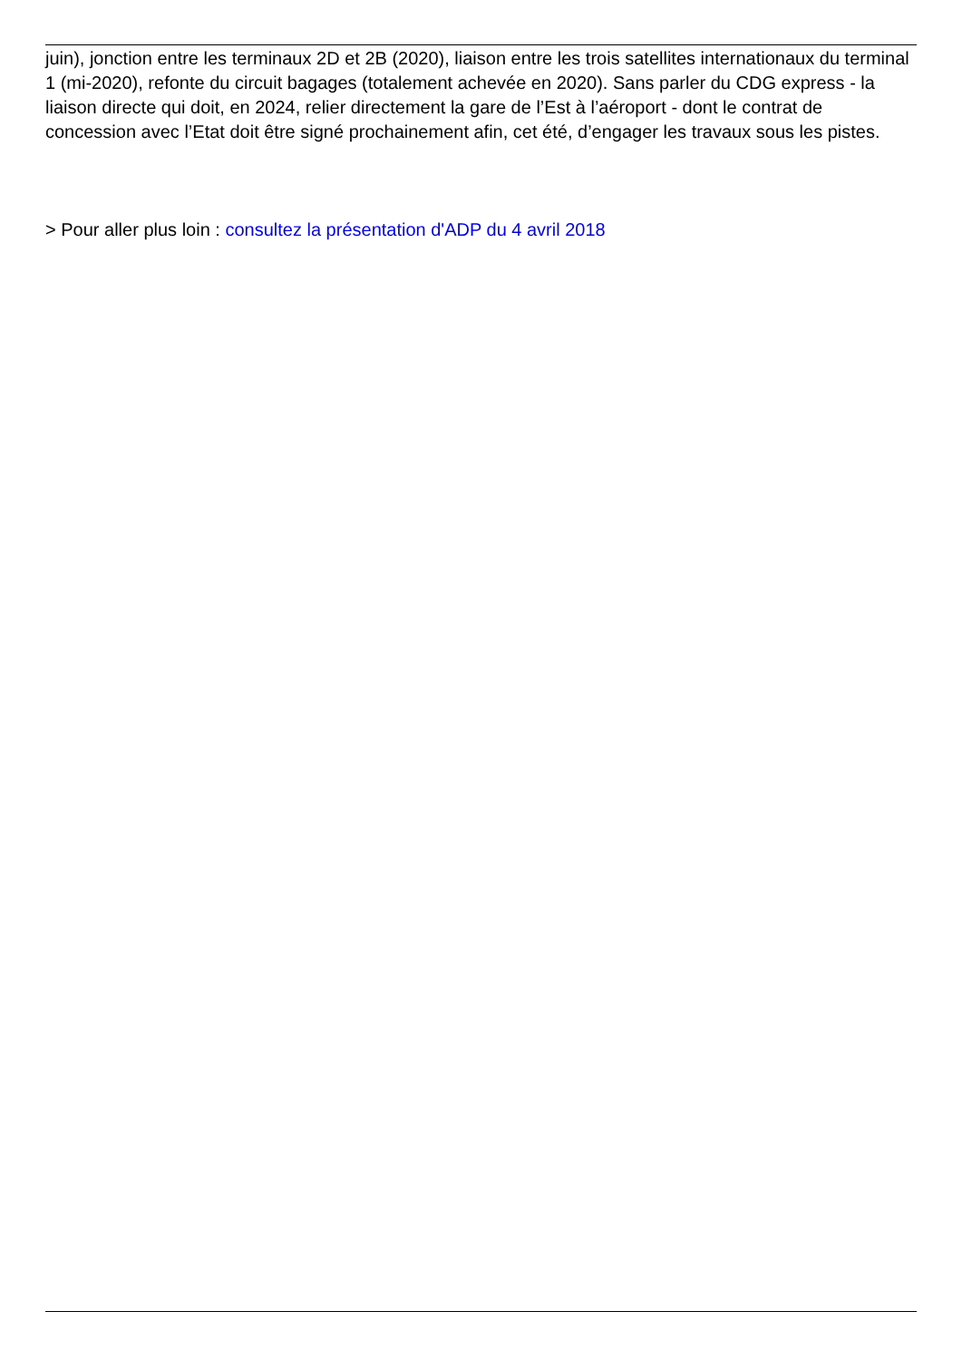juin), jonction entre les terminaux 2D et 2B (2020), liaison entre les trois satellites internationaux du terminal 1 (mi-2020), refonte du circuit bagages (totalement achevée en 2020). Sans parler du CDG express - la liaison directe qui doit, en 2024, relier directement la gare de l’Est à l’aéroport - dont le contrat de concession avec l’Etat doit être signé prochainement afin, cet été, d’engager les travaux sous les pistes.
> Pour aller plus loin : consultez la présentation d'ADP du 4 avril 2018